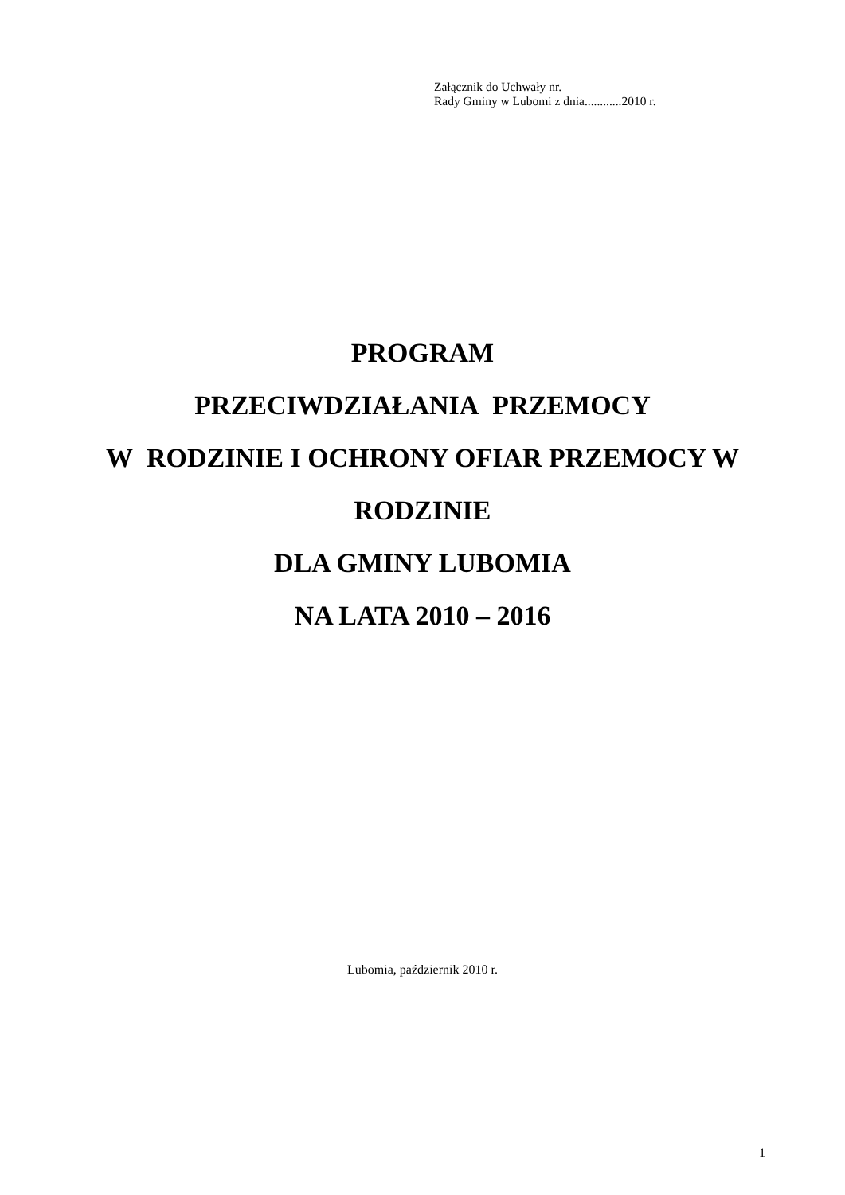Załącznik do Uchwały nr.
Rady Gminy w Lubomi z dnia............2010 r.
PROGRAM
PRZECIWDZIAŁANIA PRZEMOCY
W RODZINIE I OCHRONY OFIAR PRZEMOCY W
RODZINIE
DLA GMINY LUBOMIA
NA LATA 2010 – 2016
Lubomia, październik 2010 r.
1